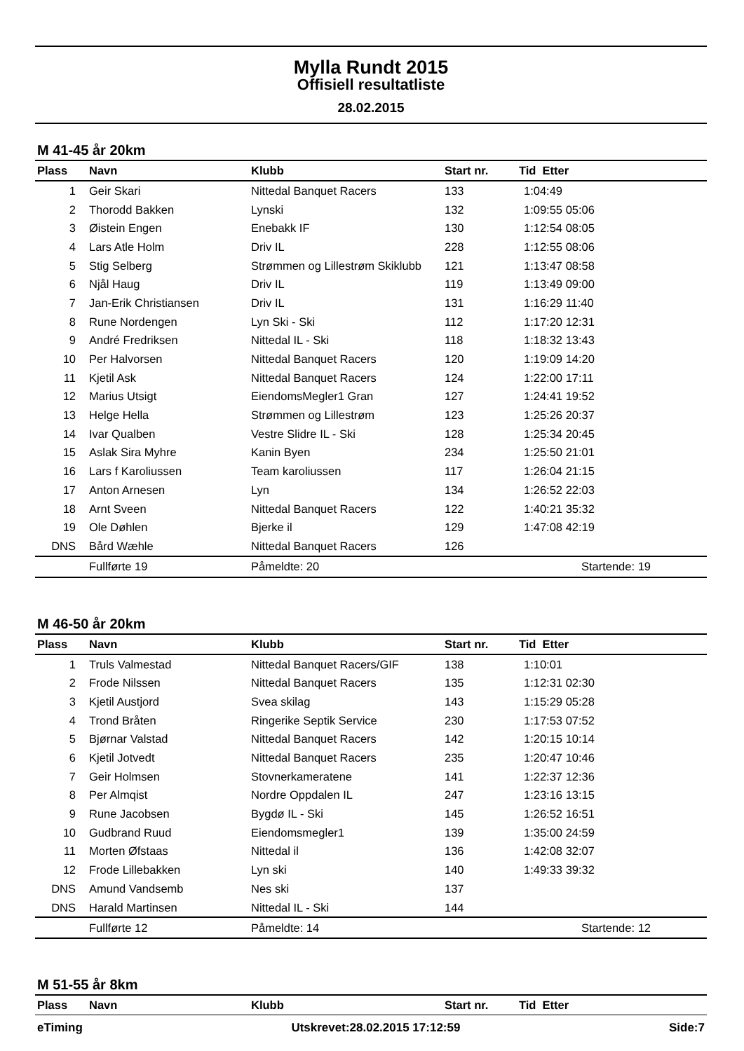Mylla Rundt 2015
Offisiell resultatliste
28.02.2015
M 41-45 år 20km
| Plass | Navn | Klubb | Start nr. | Tid Etter |
| --- | --- | --- | --- | --- |
| 1 | Geir Skari | Nittedal Banquet Racers | 133 | 1:04:49 |
| 2 | Thorodd Bakken | Lynski | 132 | 1:09:55 05:06 |
| 3 | Øistein Engen | Enebakk IF | 130 | 1:12:54 08:05 |
| 4 | Lars Atle Holm | Driv IL | 228 | 1:12:55 08:06 |
| 5 | Stig Selberg | Strømmen og Lillestrøm Skiklubb | 121 | 1:13:47 08:58 |
| 6 | Njål Haug | Driv IL | 119 | 1:13:49 09:00 |
| 7 | Jan-Erik Christiansen | Driv IL | 131 | 1:16:29 11:40 |
| 8 | Rune Nordengen | Lyn Ski - Ski | 112 | 1:17:20 12:31 |
| 9 | André Fredriksen | Nittedal IL - Ski | 118 | 1:18:32 13:43 |
| 10 | Per Halvorsen | Nittedal Banquet Racers | 120 | 1:19:09 14:20 |
| 11 | Kjetil Ask | Nittedal Banquet Racers | 124 | 1:22:00 17:11 |
| 12 | Marius Utsigt | EiendomsMegler1 Gran | 127 | 1:24:41 19:52 |
| 13 | Helge Hella | Strømmen og Lillestrøm | 123 | 1:25:26 20:37 |
| 14 | Ivar Qualben | Vestre Slidre IL - Ski | 128 | 1:25:34 20:45 |
| 15 | Aslak Sira Myhre | Kanin Byen | 234 | 1:25:50 21:01 |
| 16 | Lars f Karoliussen | Team karoliussen | 117 | 1:26:04 21:15 |
| 17 | Anton Arnesen | Lyn | 134 | 1:26:52 22:03 |
| 18 | Arnt Sveen | Nittedal Banquet Racers | 122 | 1:40:21 35:32 |
| 19 | Ole Døhlen | Bjerke il | 129 | 1:47:08 42:19 |
| DNS | Bård Wæhle | Nittedal Banquet Racers | 126 | |
| | Fullførte 19 | Påmeldte: 20 | | Startende: 19 |
M 46-50 år 20km
| Plass | Navn | Klubb | Start nr. | Tid Etter |
| --- | --- | --- | --- | --- |
| 1 | Truls Valmestad | Nittedal Banquet Racers/GIF | 138 | 1:10:01 |
| 2 | Frode Nilssen | Nittedal Banquet Racers | 135 | 1:12:31 02:30 |
| 3 | Kjetil Austjord | Svea skilag | 143 | 1:15:29 05:28 |
| 4 | Trond Bråten | Ringerike Septik Service | 230 | 1:17:53 07:52 |
| 5 | Bjørnar Valstad | Nittedal Banquet Racers | 142 | 1:20:15 10:14 |
| 6 | Kjetil Jotvedt | Nittedal Banquet Racers | 235 | 1:20:47 10:46 |
| 7 | Geir Holmsen | Stovnerkameratene | 141 | 1:22:37 12:36 |
| 8 | Per Almqist | Nordre Oppdalen IL | 247 | 1:23:16 13:15 |
| 9 | Rune Jacobsen | Bygdø IL - Ski | 145 | 1:26:52 16:51 |
| 10 | Gudbrand Ruud | Eiendomsmegler1 | 139 | 1:35:00 24:59 |
| 11 | Morten Øfstaas | Nittedal il | 136 | 1:42:08 32:07 |
| 12 | Frode Lillebakken | Lyn ski | 140 | 1:49:33 39:32 |
| DNS | Amund Vandsemb | Nes ski | 137 | |
| DNS | Harald Martinsen | Nittedal IL - Ski | 144 | |
| | Fullførte 12 | Påmeldte: 14 | | Startende: 12 |
M 51-55 år 8km
| Plass | Navn | Klubb | Start nr. | Tid Etter |
| --- | --- | --- | --- | --- |
eTiming Utskrevet:28.02.2015 17:12:59 Side:7